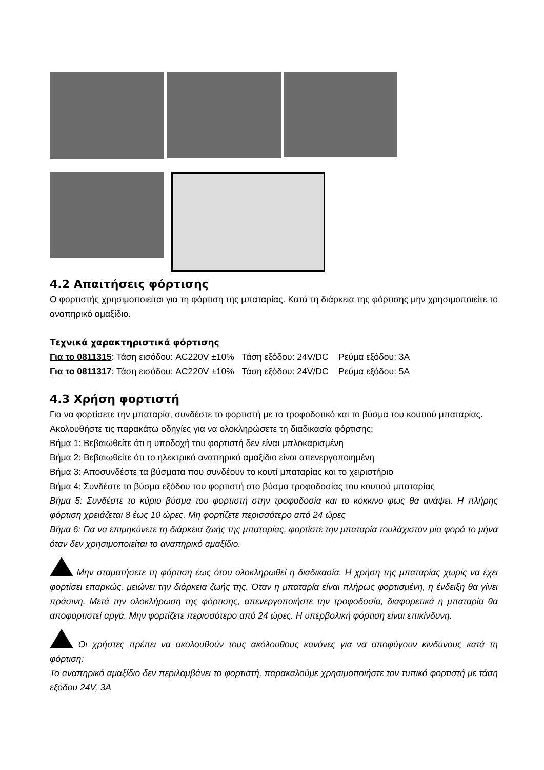4.2 Απαιτήσεις φόρτισης
Ο φορτιστής χρησιμοποιείται για τη φόρτιση της μπαταρίας. Κατά τη διάρκεια της φόρτισης μην χρησιμοποιείτε το αναπηρικό αμαξίδιο.
Τεχνικά χαρακτηριστικά φόρτισης
Για το 0811315: Τάση εισόδου: AC220V ±10% Τάση εξόδου: 24V/DC Ρεύμα εξόδου: 3A
Για το 0811317: Τάση εισόδου: AC220V ±10% Τάση εξόδου: 24V/DC Ρεύμα εξόδου: 5A
4.3 Χρήση φορτιστή
Για να φορτίσετε την μπαταρία, συνδέστε το φορτιστή με το τροφοδοτικό και το βύσμα του κουτιού μπαταρίας. Ακολουθήστε τις παρακάτω οδηγίες για να ολοκληρώσετε τη διαδικασία φόρτισης:
Βήμα 1: Βεβαιωθείτε ότι η υποδοχή του φορτιστή δεν είναι μπλοκαρισμένη
Βήμα 2: Βεβαιωθείτε ότι το ηλεκτρικό αναπηρικό αμαξίδιο είναι απενεργοποιημένη
Βήμα 3: Αποσυνδέστε τα βύσματα που συνδέουν το κουτί μπαταρίας και το χειριστήριο
Βήμα 4: Συνδέστε το βύσμα εξόδου του φορτιστή στο βύσμα τροφοδοσίας του κουτιού μπαταρίας
Βήμα 5: Συνδέστε το κύριο βύσμα του φορτιστή στην τροφοδοσία και το κόκκινο φως θα ανάψει. Η πλήρης φόρτιση χρειάζεται 8 έως 10 ώρες. Μη φορτίζετε περισσότερο από 24 ώρες
Βήμα 6: Για να επιμηκύνετε τη διάρκεια ζωής της μπαταρίας, φορτίστε την μπαταρία τουλάχιστον μία φορά το μήνα όταν δεν χρησιμοποιείται το αναπηρικό αμαξίδιο.
Μην σταματήσετε τη φόρτιση έως ότου ολοκληρωθεί η διαδικασία. Η χρήση της μπαταρίας χωρίς να έχει φορτίσει επαρκώς, μειώνει την διάρκεια ζωής της. Όταν η μπαταρία είναι πλήρως φορτισμένη, η ένδειξη θα γίνει πράσινη. Μετά την ολοκλήρωση της φόρτισης, απενεργοποιήστε την τροφοδοσία, διαφορετικά η μπαταρία θα αποφορτιστεί αργά. Μην φορτίζετε περισσότερο από 24 ώρες. Η υπερβολική φόρτιση είναι επικίνδυνη.
Οι χρήστες πρέπει να ακολουθούν τους ακόλουθους κανόνες για να αποφύγουν κινδύνους κατά τη φόρτιση:
Το αναπηρικό αμαξίδιο δεν περιλαμβάνει το φορτιστή, παρακαλούμε χρησιμοποιήστε τον τυπικό φορτιστή με τάση εξόδου 24V, 3A